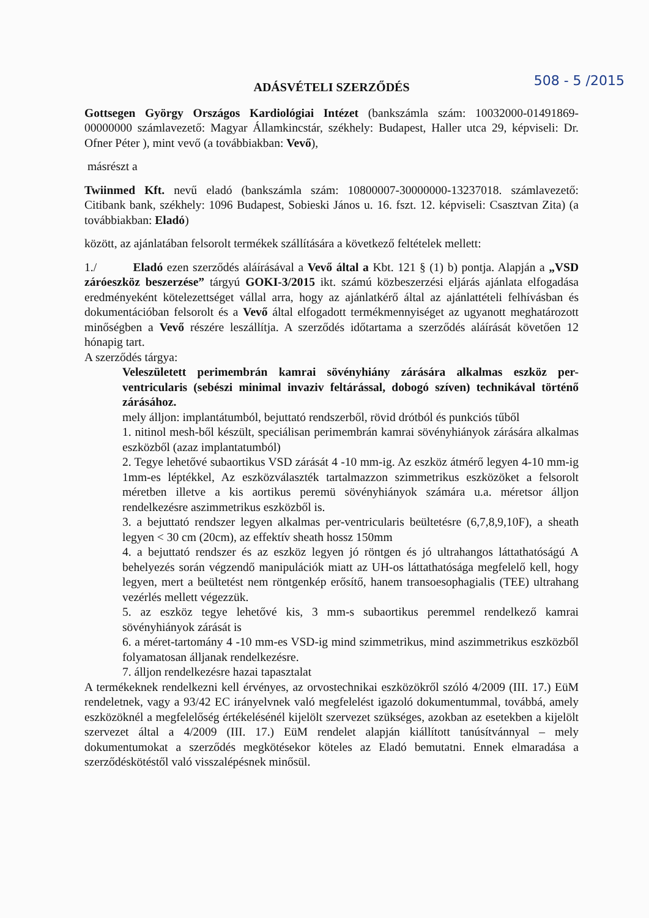508 - 5 /2015
ADÁSVÉTELI SZERZŐDÉS
Gottsegen György Országos Kardiológiai Intézet (bankszámla szám: 10032000-01491869-00000000 számlavezető: Magyar Államkincstár, székhely: Budapest, Haller utca 29, képviseli: Dr. Ofner Péter ), mint vevő (a továbbiakban: Vevő),
másrészt a
Twiinmed Kft. nevű eladó (bankszámla szám: 10800007-30000000-13237018. számlavezető: Citibank bank, székhely: 1096 Budapest, Sobieski János u. 16. fszt. 12. képviseli: Csasztvan Zita) (a továbbiakban: Eladó)
között, az ajánlatában felsorolt termékek szállítására a következő feltételek mellett:
1./ Eladó ezen szerződés aláírásával a Vevő által a Kbt. 121 § (1) b) pontja. Alapján a „VSD záróeszköz beszerzése” tárgyú GOKI-3/2015 ikt. számú közbeszerzési eljárás ajánlata elfogadása eredményeként kötelezettséget vállal arra, hogy az ajánlatkérő által az ajánlattételi felhívásban és dokumentációban felsorolt és a Vevő által elfogadott termékmennyiséget az ugyanott meghatározott minőségben a Vevő részére leszállítja. A szerződés időtartama a szerződés aláírását követően 12 hónapig tart.
A szerződés tárgya:
Veleszületett perimembrán kamrai sövényhiány zárására alkalmas eszköz per-ventricularis (sebészi minimal invaziv feltárással, dobogó szíven) technikával történő zárásához.
mely álljon: implantátumból, bejuttató rendszerből, rövid drótból és punkciós tűből
1. nitinol mesh-ből készült, speciálisan perimembrán kamrai sövényhiányok zárására alkalmas eszközből (azaz implantatumból)
2. Tegye lehetővé subaortikus VSD zárását 4 -10 mm-ig. Az eszköz átmérő legyen 4-10 mm-ig 1mm-es léptékkel, Az eszközválaszték tartalmazzon szimmetrikus eszközöket a felsorolt méretben illetve a kis aortikus peremü sövényhiányok számára u.a. méretsor álljon rendelkezésre aszimmetrikus eszközből is.
3. a bejuttató rendszer legyen alkalmas per-ventricularis beültetésre (6,7,8,9,10F), a sheath legyen < 30 cm (20cm), az effektív sheath hossz 150mm
4. a bejuttató rendszer és az eszköz legyen jó röntgen és jó ultrahangos láttathatóságú A behelyezés során végzendő manipulációk miatt az UH-os láttathatósága megfelelő kell, hogy legyen, mert a beültetést nem röntgenkép erősítő, hanem transoesophagialis (TEE) ultrahang vezérlés mellett végezzük.
5. az eszköz tegye lehetővé kis, 3 mm-s subaortikus peremmel rendelkező kamrai sövényhiányok zárását is
6. a méret-tartomány 4 -10 mm-es VSD-ig mind szimmetrikus, mind aszimmetrikus eszközből folyamatosan álljanak rendelkezésre.
7. álljon rendelkezésre hazai tapasztalat
A termékeknek rendelkezni kell érvényes, az orvostechnikai eszközökről szóló 4/2009 (III. 17.) EüM rendeletnek, vagy a 93/42 EC irányelvnek való megfelelést igazoló dokumentummal, továbbá, amely eszközöknél a megfelelőség értékelésénél kijelölt szervezet szükséges, azokban az esetekben a kijelölt szervezet által a 4/2009 (III. 17.) EüM rendelet alapján kiállított tanúsítvánnyal – mely dokumentumokat a szerződés megkötésekor köteles az Eladó bemutatni. Ennek elmaradása a szerződéskötéstől való visszalépésnek minősül.